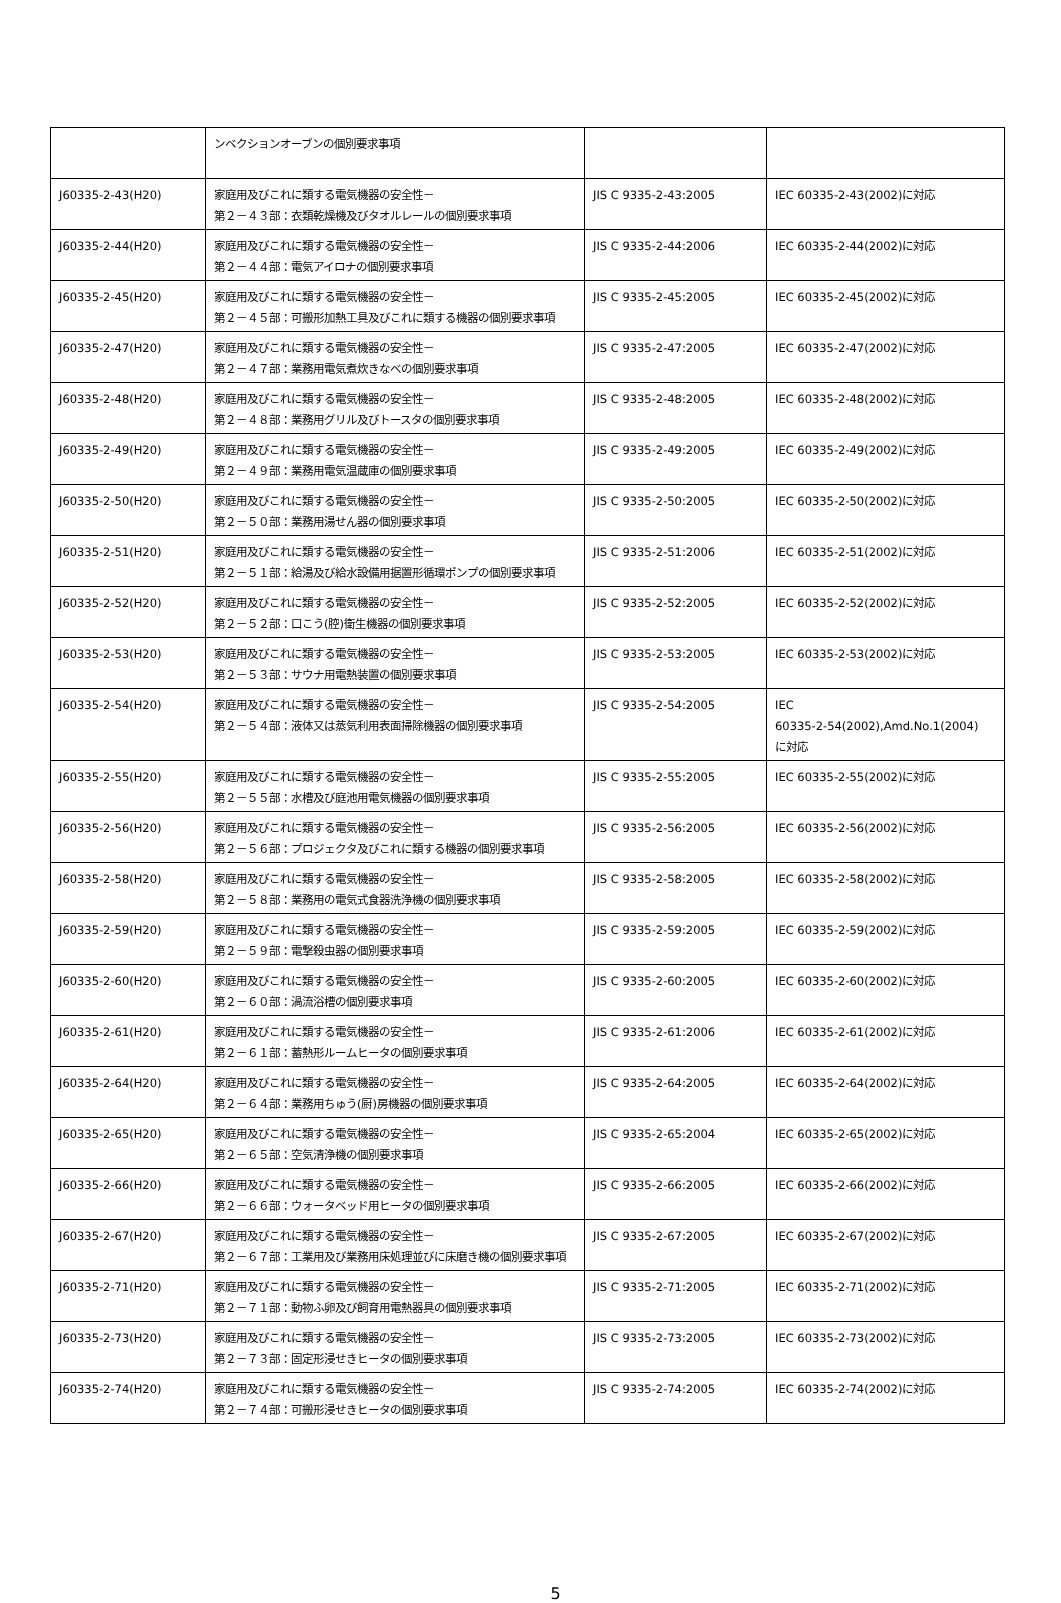| | ンベクションオーブンの個別要求事項 | | |
| J60335-2-43(H20) | 家庭用及びこれに類する電気機器の安全性－ 第２－４３部：衣類乾燥機及びタオルレールの個別要求事項 | JIS C 9335-2-43:2005 | IEC 60335-2-43(2002)に対応 |
| J60335-2-44(H20) | 家庭用及びこれに類する電気機器の安全性－ 第２－４４部：電気アイロナの個別要求事項 | JIS C 9335-2-44:2006 | IEC 60335-2-44(2002)に対応 |
| J60335-2-45(H20) | 家庭用及びこれに類する電気機器の安全性－ 第２－４５部：可搬形加熱工具及びこれに類する機器の個別要求事項 | JIS C 9335-2-45:2005 | IEC 60335-2-45(2002)に対応 |
| J60335-2-47(H20) | 家庭用及びこれに類する電気機器の安全性－ 第２－４７部：業務用電気煮炊きなべの個別要求事項 | JIS C 9335-2-47:2005 | IEC 60335-2-47(2002)に対応 |
| J60335-2-48(H20) | 家庭用及びこれに類する電気機器の安全性－ 第２－４８部：業務用グリル及びトースタの個別要求事項 | JIS C 9335-2-48:2005 | IEC 60335-2-48(2002)に対応 |
| J60335-2-49(H20) | 家庭用及びこれに類する電気機器の安全性－ 第２－４９部：業務用電気温蔵庫の個別要求事項 | JIS C 9335-2-49:2005 | IEC 60335-2-49(2002)に対応 |
| J60335-2-50(H20) | 家庭用及びこれに類する電気機器の安全性－ 第２－５０部：業務用湯せん器の個別要求事項 | JIS C 9335-2-50:2005 | IEC 60335-2-50(2002)に対応 |
| J60335-2-51(H20) | 家庭用及びこれに類する電気機器の安全性－ 第２－５１部：給湯及び給水設備用据置形循環ポンプの個別要求事項 | JIS C 9335-2-51:2006 | IEC 60335-2-51(2002)に対応 |
| J60335-2-52(H20) | 家庭用及びこれに類する電気機器の安全性－ 第２－５２部：口こう(腔)衛生機器の個別要求事項 | JIS C 9335-2-52:2005 | IEC 60335-2-52(2002)に対応 |
| J60335-2-53(H20) | 家庭用及びこれに類する電気機器の安全性－ 第２－５３部：サウナ用電熱装置の個別要求事項 | JIS C 9335-2-53:2005 | IEC 60335-2-53(2002)に対応 |
| J60335-2-54(H20) | 家庭用及びこれに類する電気機器の安全性－ 第２－５４部：液体又は蒸気利用表面掃除機器の個別要求事項 | JIS C 9335-2-54:2005 | IEC 60335-2-54(2002),Amd.No.1(2004) に対応 |
| J60335-2-55(H20) | 家庭用及びこれに類する電気機器の安全性－ 第２－５５部：水槽及び庭池用電気機器の個別要求事項 | JIS C 9335-2-55:2005 | IEC 60335-2-55(2002)に対応 |
| J60335-2-56(H20) | 家庭用及びこれに類する電気機器の安全性－ 第２－５６部：プロジェクタ及びこれに類する機器の個別要求事項 | JIS C 9335-2-56:2005 | IEC 60335-2-56(2002)に対応 |
| J60335-2-58(H20) | 家庭用及びこれに類する電気機器の安全性－ 第２－５８部：業務用の電気式食器洗浄機の個別要求事項 | JIS C 9335-2-58:2005 | IEC 60335-2-58(2002)に対応 |
| J60335-2-59(H20) | 家庭用及びこれに類する電気機器の安全性－ 第２－５９部：電撃殺虫器の個別要求事項 | JIS C 9335-2-59:2005 | IEC 60335-2-59(2002)に対応 |
| J60335-2-60(H20) | 家庭用及びこれに類する電気機器の安全性－ 第２－６０部：渦流浴槽の個別要求事項 | JIS C 9335-2-60:2005 | IEC 60335-2-60(2002)に対応 |
| J60335-2-61(H20) | 家庭用及びこれに類する電気機器の安全性－ 第２－６１部：蓄熱形ルームヒータの個別要求事項 | JIS C 9335-2-61:2006 | IEC 60335-2-61(2002)に対応 |
| J60335-2-64(H20) | 家庭用及びこれに類する電気機器の安全性－ 第２－６４部：業務用ちゅう(厨)房機器の個別要求事項 | JIS C 9335-2-64:2005 | IEC 60335-2-64(2002)に対応 |
| J60335-2-65(H20) | 家庭用及びこれに類する電気機器の安全性－ 第２－６５部：空気清浄機の個別要求事項 | JIS C 9335-2-65:2004 | IEC 60335-2-65(2002)に対応 |
| J60335-2-66(H20) | 家庭用及びこれに類する電気機器の安全性－ 第２－６６部：ウォータベッド用ヒータの個別要求事項 | JIS C 9335-2-66:2005 | IEC 60335-2-66(2002)に対応 |
| J60335-2-67(H20) | 家庭用及びこれに類する電気機器の安全性－ 第２－６７部：工業用及び業務用床処理並びに床磨き機の個別要求事項 | JIS C 9335-2-67:2005 | IEC 60335-2-67(2002)に対応 |
| J60335-2-71(H20) | 家庭用及びこれに類する電気機器の安全性－ 第２－７１部：動物ふ卵及び飼育用電熱器具の個別要求事項 | JIS C 9335-2-71:2005 | IEC 60335-2-71(2002)に対応 |
| J60335-2-73(H20) | 家庭用及びこれに類する電気機器の安全性－ 第２－７３部：固定形浸せきヒータの個別要求事項 | JIS C 9335-2-73:2005 | IEC 60335-2-73(2002)に対応 |
| J60335-2-74(H20) | 家庭用及びこれに類する電気機器の安全性－ 第２－７４部：可搬形浸せきヒータの個別要求事項 | JIS C 9335-2-74:2005 | IEC 60335-2-74(2002)に対応 |
5